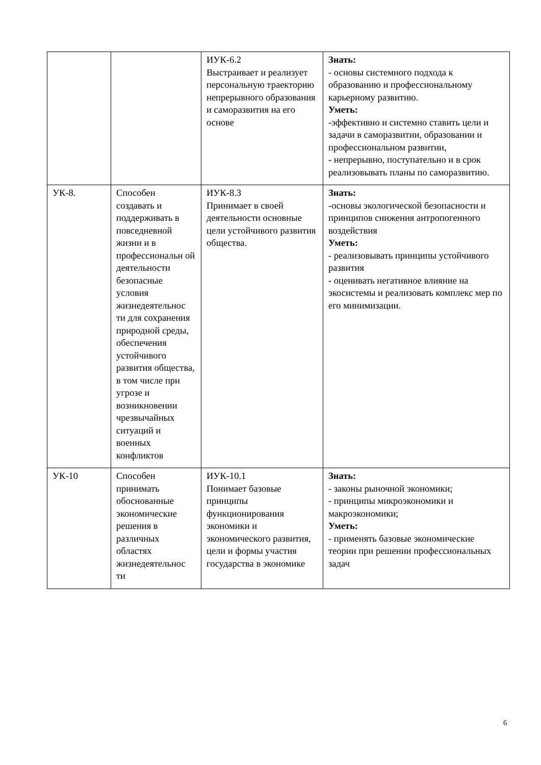| | | ИУК-6.2 Выстраивает и реализует персональную траекторию непрерывного образования и саморазвития на его основе | Знать: - основы системного подхода к образованию и профессиональному карьерному развитию. Уметь: -эффективно и системно ставить цели и задачи в саморазвитии, образовании и профессиональном развитии, - непрерывно, поступательно и в срок реализовывать планы по саморазвитию. |
| УК-8. | Способен создавать и поддерживать в повседневной жизни и в профессиональн ой деятельности безопасные условия жизнедеятельнос ти для сохранения природной среды, обеспечения устойчивого развития общества, в том числе при угрозе и возникновении чрезвычайных ситуаций и военных конфликтов | ИУК-8.3 Принимает в своей деятельности основные цели устойчивого развития общества. | Знать: -основы экологической безопасности и принципов снижения антропогенного воздействия Уметь: - реализовывать принципы устойчивого развития - оценивать негативное влияние на экосистемы и реализовать комплекс мер по его минимизации. |
| УК-10 | Способен принимать обоснованные экономические решения в различных областях жизнедеятельнос ти | ИУК-10.1 Понимает базовые принципы функционирования экономики и экономического развития, цели и формы участия государства в экономике | Знать: - законы рыночной экономики; - принципы микроэкономики и макроэкономики; Уметь: - применять базовые экономические теории при решении профессиональных задач |
6